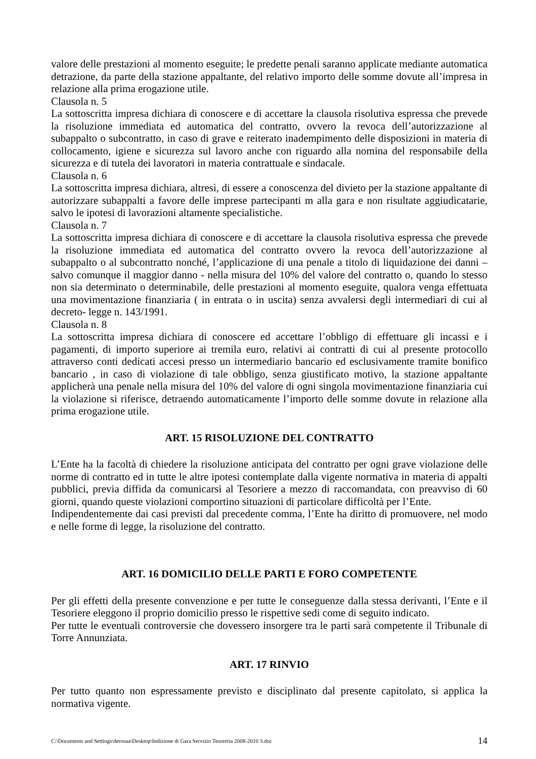valore delle prestazioni al momento eseguite; le predette penali saranno applicate mediante automatica detrazione, da parte della stazione appaltante, del relativo importo delle somme dovute all’impresa in relazione alla prima erogazione utile.
Clausola n. 5
La sottoscritta impresa dichiara di conoscere e di accettare la clausola risolutiva espressa che prevede la risoluzione immediata ed automatica del contratto, ovvero la revoca dell’autorizzazione al subappalto o subcontratto, in caso di grave e reiterato inadempimento delle disposizioni in materia di collocamento, igiene e sicurezza sul lavoro anche con riguardo alla nomina del responsabile della sicurezza e di tutela dei lavoratori in materia contrattuale e sindacale.
Clausola n. 6
La sottoscritta impresa dichiara, altresì, di essere a conoscenza del divieto per la stazione appaltante di autorizzare subappalti a favore delle imprese partecipanti m alla gara e non risultate aggiudicatarie, salvo le ipotesi di lavorazioni altamente specialistiche.
Clausola n. 7
La sottoscritta impresa dichiara di conoscere e di accettare la clausola risolutiva espressa che prevede la risoluzione immediata ed automatica del contratto ovvero la revoca dell’autorizzazione al subappalto o al subcontratto nonché, l’applicazione di una penale a titolo di liquidazione dei danni – salvo comunque il maggior danno - nella misura del 10% del valore del contratto o, quando lo stesso non sia determinato o determinabile, delle prestazioni al momento eseguite, qualora venga effettuata una movimentazione finanziaria ( in entrata o in uscita) senza avvalersi degli intermediari di cui al decreto- legge n. 143/1991.
Clausola n. 8
La sottoscritta impresa dichiara di conoscere ed accettare l’obbligo di effettuare gli incassi e i pagamenti, di importo superiore ai tremila euro, relativi ai contratti di cui al presente protocollo attraverso conti dedicati accesi presso un intermediario bancario ed esclusivamente tramite bonifico bancario , in caso di violazione di tale obbligo, senza giustificato motivo, la stazione appaltante applicherà una penale nella misura del 10% del valore di ogni singola movimentazione finanziaria cui la violazione si riferisce, detraendo automaticamente l’importo delle somme dovute in relazione alla prima erogazione utile.
ART. 15 RISOLUZIONE DEL CONTRATTO
L’Ente ha la facoltà di chiedere la risoluzione anticipata del contratto per ogni grave violazione delle norme di contratto ed in tutte le altre ipotesi contemplate dalla vigente normativa in materia di appalti pubblici, previa diffida da comunicarsi al Tesoriere a mezzo di raccomandata, con preavviso di 60 giorni, quando queste violazioni comportino situazioni di particolare difficoltà per l’Ente.
Indipendentemente dai casi previsti dal precedente comma, l’Ente ha diritto di promuovere, nel modo e nelle forme di legge, la risoluzione del contratto.
ART. 16 DOMICILIO DELLE PARTI E FORO COMPETENTE
Per gli effetti della presente convenzione e per tutte le conseguenze dalla stessa derivanti, l’Ente e il Tesoriere eleggono il proprio domicilio presso le rispettive sedi come di seguito indicato.
Per tutte le eventuali controversie che dovessero insorgere tra le parti sarà competente il Tribunale di Torre Annunziata.
ART. 17 RINVIO
Per tutto quanto non espressamente previsto e disciplinato dal presente capitolato, si applica la normativa vigente.
C:\Documents and Settings\derosaa\Desktop\Indizione di Gara Servizio Tesoreria 2008-2010 3.doc 14